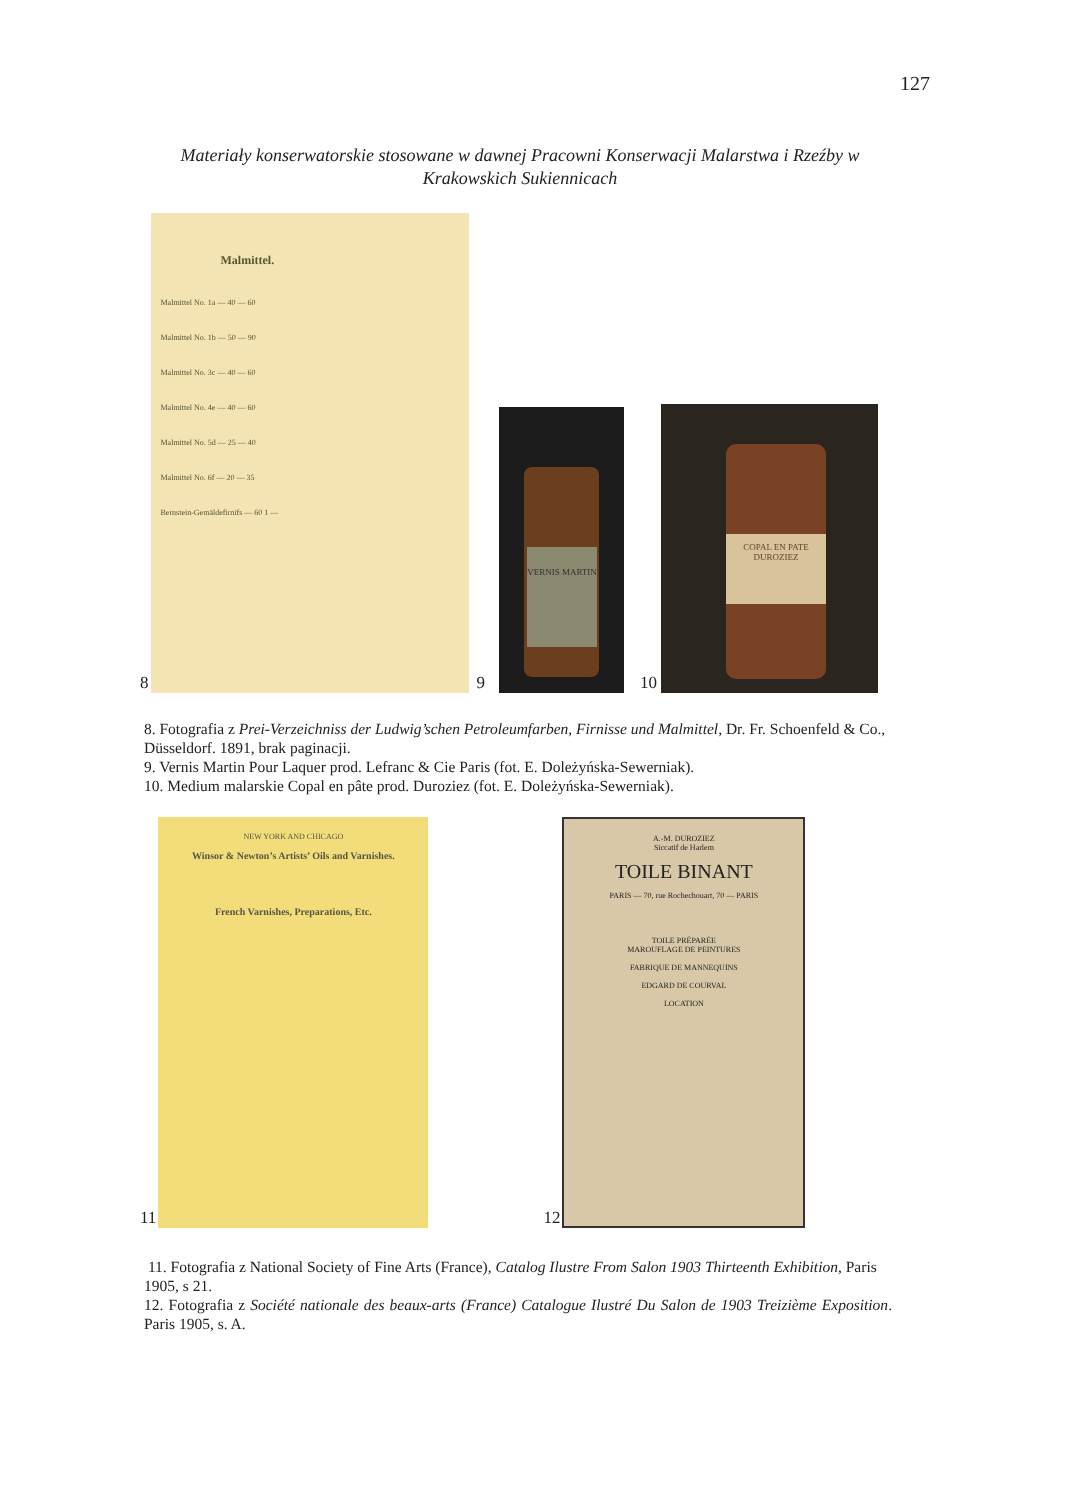127
Materiały konserwatorskie stosowane w dawnej Pracowni Konserwacji Malarstwa i Rzeźby w Krakowskich Sukiennicach
8
Malmittel.
Malmittel No. 1a — 40 — 60
Malmittel No. 1b — 50 — 90
Malmittel No. 3c — 40 — 60
Malmittel No. 4e — 40 — 60
Malmittel No. 5d — 25 — 40
Malmittel No. 6f — 20 — 35
Bernstein-Gemäldefirnifs — 60 1 —
9
VERNIS MARTIN
10
COPAL EN PATE
DUROZIEZ
8. Fotografia z Prei-Verzeichniss der Ludwig’schen Petroleumfarben, Firnisse und Malmittel, Dr. Fr. Schoenfeld & Co., Düsseldorf. 1891, brak paginacji.
9. Vernis Martin Pour Laquer prod. Lefranc & Cie Paris (fot. E. Doleżyńska-Sewerniak).
10. Medium malarskie Copal en pâte prod. Duroziez (fot. E. Doleżyńska-Sewerniak).
11
NEW YORK AND CHICAGO
Winsor & Newton’s Artists’ Oils and Varnishes.
French Varnishes, Preparations, Etc.
12
A.-M. DUROZIEZ
Siccatif de Harlem
TOILE BINANT
PARIS — 70, rue Rochechouart, 70 — PARIS
TOILE PRÉPARÉE
MAROUFLAGE DE PEINTURES
FABRIQUE DE MANNEQUINS
EDGARD DE COURVAL
LOCATION
11. Fotografia z National Society of Fine Arts (France), Catalog Ilustre From Salon 1903 Thirteenth Exhibition, Paris 1905, s 21.
12. Fotografia z Société nationale des beaux-arts (France) Catalogue Ilustré Du Salon de 1903 Treizième Exposition. Paris 1905, s. A.